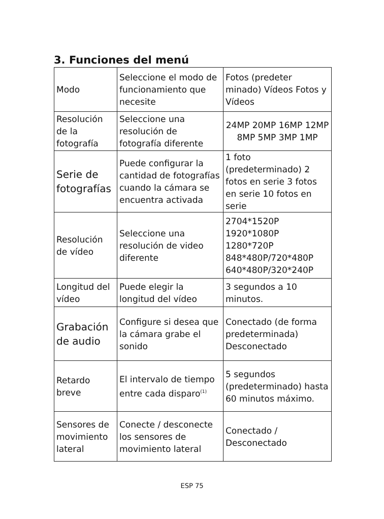3. Funciones del menú
| Modo | Seleccione el modo de funcionamiento que necesite | Fotos (predeter minado) Vídeos Fotos y Vídeos |
| Resolución de la fotografía | Seleccione una resolución de fotografía diferente | 24MP 20MP 16MP 12MP 8MP 5MP 3MP 1MP |
| Serie de fotografías | Puede configurar la cantidad de fotografías cuando la cámara se encuentra activada | 1 foto (predeterminado) 2 fotos en serie 3 fotos en serie 10 fotos en serie |
| Resolución de vídeo | Seleccione una resolución de video diferente | 2704*1520P 1920*1080P 1280*720P 848*480P/720*480P 640*480P/320*240P |
| Longitud del vídeo | Puede elegir la longitud del vídeo | 3 segundos a 10 minutos. |
| Grabación de audio | Configure si desea que la cámara grabe el sonido | Conectado (de forma predeterminada) Desconectado |
| Retardo breve | El intervalo de tiempo entre cada disparo<sup>(1)</sup> | 5 segundos (predeterminado) hasta 60 minutos máximo. |
| Sensores de movimiento lateral | Conecte / desconecte los sensores de movimiento lateral | Conectado / Desconectado |
ESP 75